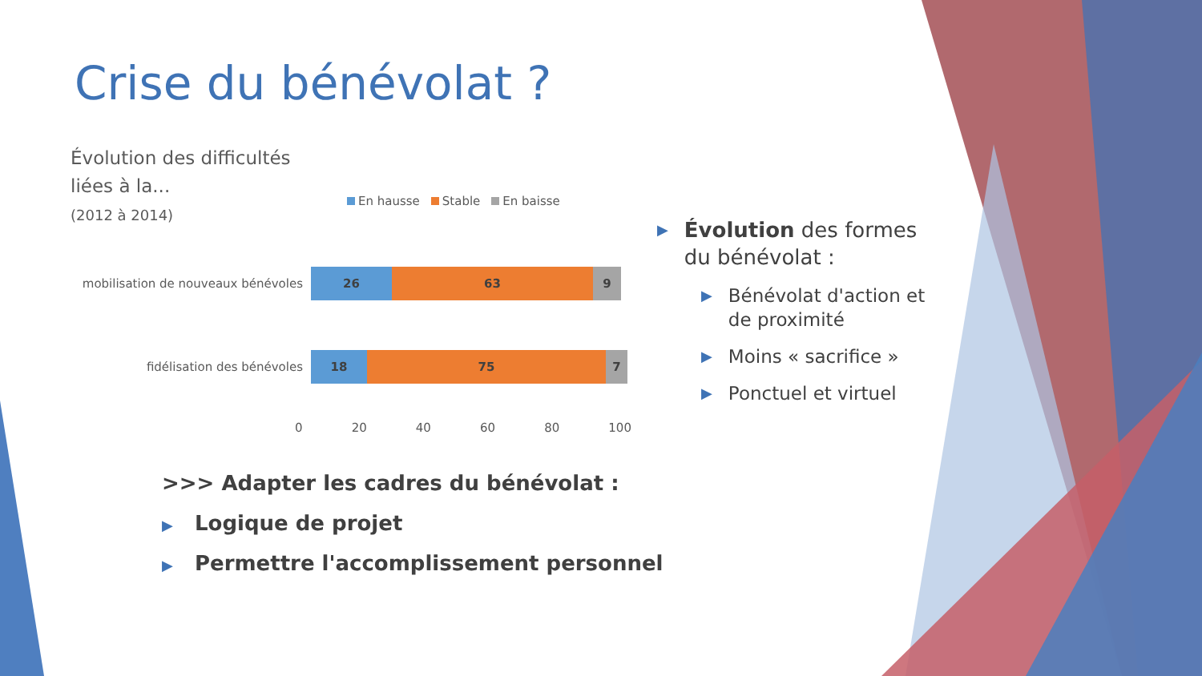Crise du bénévolat ?
Évolution des difficultés
liées à la...
(2012 à 2014)
En hausse Stable En baisse
mobilisation de nouveaux bénévoles
26 63 9
fidélisation des bénévoles
18 75 7
0 20 40 60 80 100
▶ Évolution des formes du bénévolat :
▶ Bénévolat d'action et de proximité
▶ Moins « sacrifice »
▶ Ponctuel et virtuel
>>> Adapter les cadres du bénévolat :
▶ Logique de projet
▶ Permettre l'accomplissement personnel